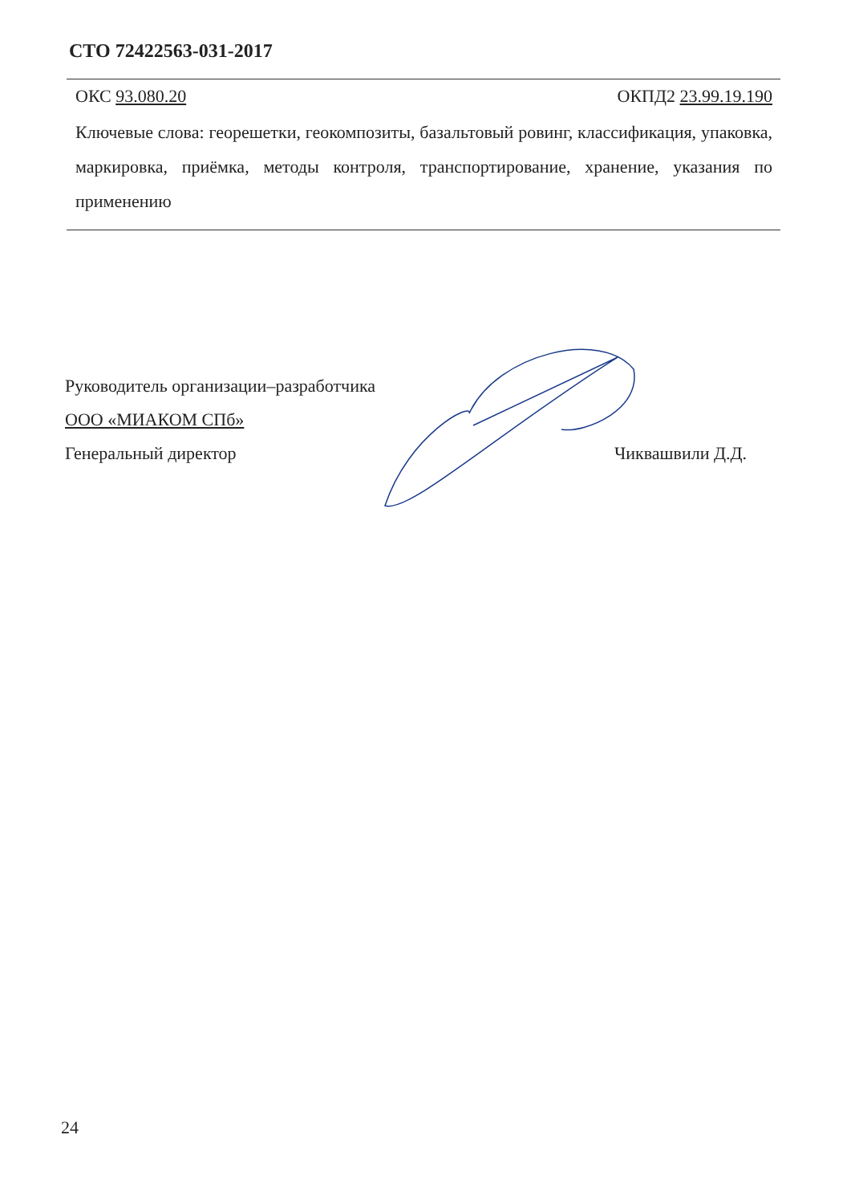СТО 72422563-031-2017
ОКС 93.080.20 ОКПД2 23.99.19.190
Ключевые слова: георешетки, геокомпозиты, базальтовый ровинг, классификация, упаковка, маркировка, приёмка, методы контроля, транспортирование, хранение, указания по применению
Руководитель организации–разработчика
ООО «МИАКОМ СПб»
Генеральный директор Чиквашвили Д.Д.
24